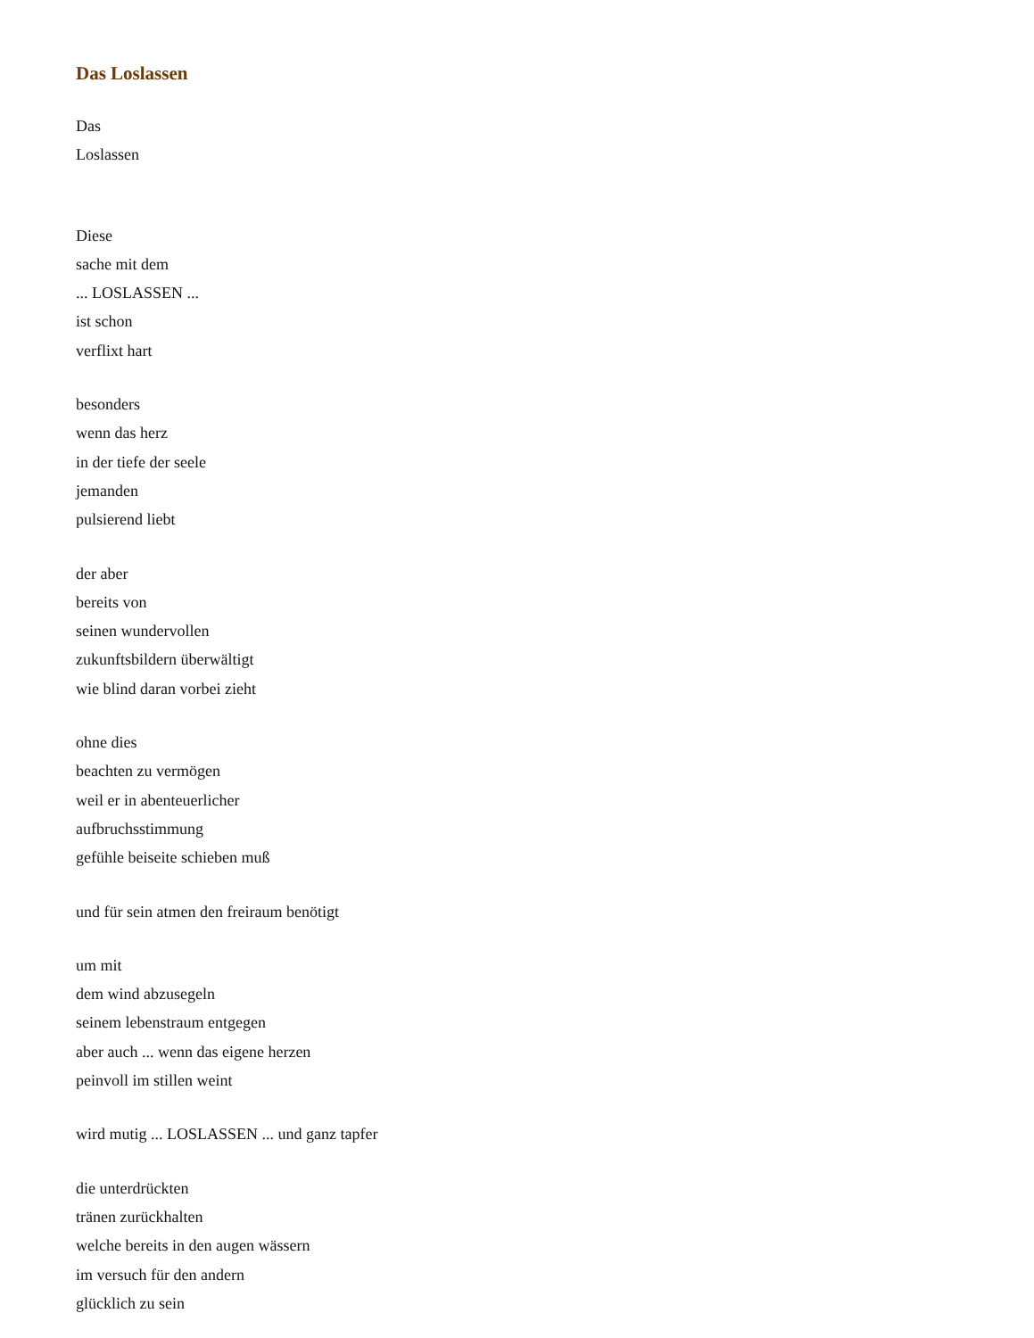Das Loslassen
Das
Loslassen
Diese
sache mit dem
... LOSLASSEN ...
ist schon
verflixt hart
besonders
wenn das herz
in der tiefe der seele
jemanden
pulsierend liebt
der aber
bereits von
seinen wundervollen
zukunftsbildern überwältigt
wie blind daran vorbei zieht
ohne dies
beachten zu vermögen
weil er in abenteuerlicher
aufbruchsstimmung
gefühle beiseite schieben muß
und für sein atmen den freiraum benötigt
um mit
dem wind abzusegeln
seinem lebenstraum entgegen
aber auch ... wenn das eigene herzen
peinvoll im stillen weint
wird mutig ... LOSLASSEN ... und ganz tapfer
die unterdrückten
tränen zurückhalten
welche bereits in den augen wässern
im versuch für den andern
glücklich zu sein